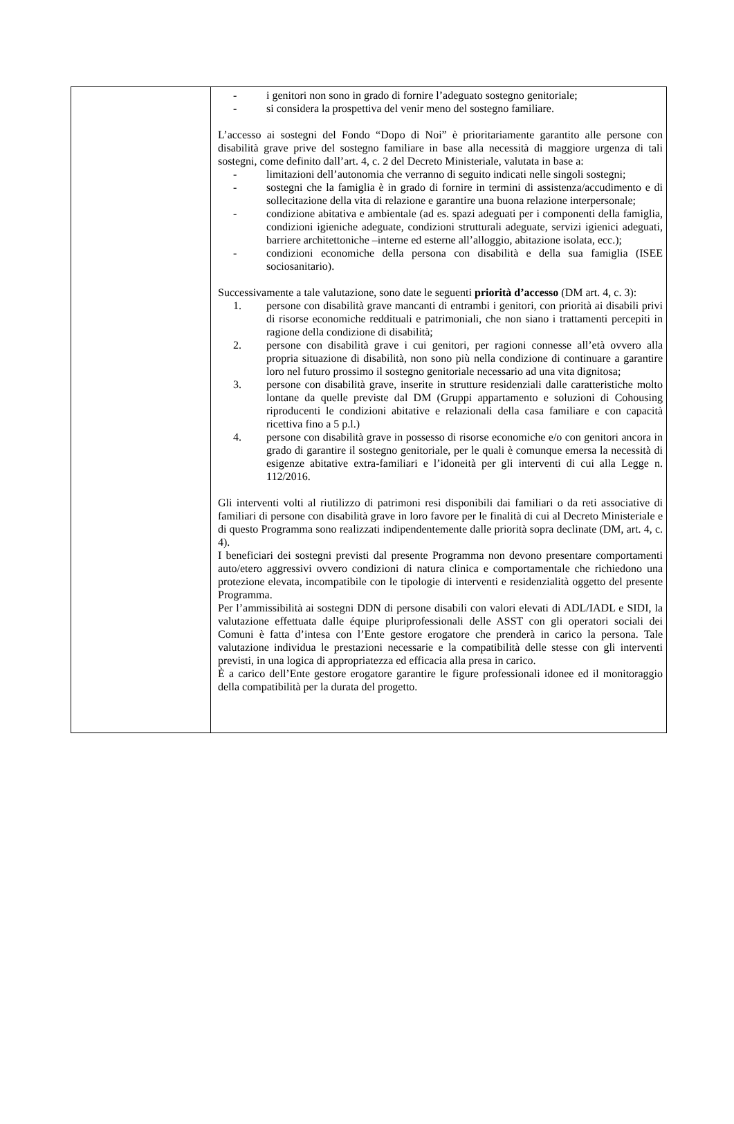| | - i genitori non sono in grado di fornire l’adeguato sostegno genitoriale; - si considera la prospettiva del venir meno del sostegno familiare. L’accesso ai sostegni del Fondo “Dopo di Noi” è prioritariamente garantito alle persone con disabilità grave prive del sostegno familiare in base alla necessità di maggiore urgenza di tali sostegni, come definito dall’art. 4, c. 2 del Decreto Ministeriale, valutata in base a: - limitazioni dell’autonomia che verranno di seguito indicati nelle singoli sostegni; - sostegni che la famiglia è in grado di fornire in termini di assistenza/accudimento e di sollecitazione della vita di relazione e garantire una buona relazione interpersonale; - condizione abitativa e ambientale (ad es. spazi adeguati per i componenti della famiglia, condizioni igieniche adeguate, condizioni strutturali adeguate, servizi igienici adeguati, barriere architettoniche –interne ed esterne all’alloggio, abitazione isolata, ecc.); - condizioni economiche della persona con disabilità e della sua famiglia (ISEE sociosanitario). Successivamente a tale valutazione, sono date le seguenti priorità d’accesso (DM art. 4, c. 3): 1. persone con disabilità grave mancanti di entrambi i genitori, con priorità ai disabili privi di risorse economiche reddituali e patrimoniali, che non siano i trattamenti percepiti in ragione della condizione di disabilità; 2. persone con disabilità grave i cui genitori, per ragioni connesse all’età ovvero alla propria situazione di disabilità, non sono più nella condizione di continuare a garantire loro nel futuro prossimo il sostegno genitoriale necessario ad una vita dignitosa; 3. persone con disabilità grave, inserite in strutture residenziali dalle caratteristiche molto lontane da quelle previste dal DM (Gruppi appartamento e soluzioni di Cohousing riproducenti le condizioni abitative e relazionali della casa familiare e con capacità ricettiva fino a 5 p.l.) 4. persone con disabilità grave in possesso di risorse economiche e/o con genitori ancora in grado di garantire il sostegno genitoriale, per le quali è comunque emersa la necessità di esigenze abitative extra-familiari e l’idoneità per gli interventi di cui alla Legge n. 112/2016. Gli interventi volti al riutilizzo di patrimoni resi disponibili dai familiari o da reti associative di familiari di persone con disabilità grave in loro favore per le finalità di cui al Decreto Ministeriale e di questo Programma sono realizzati indipendentemente dalle priorità sopra declinate (DM, art. 4, c. 4). I beneficiari dei sostegni previsti dal presente Programma non devono presentare comportamenti auto/etero aggressivi ovvero condizioni di natura clinica e comportamentale che richiedono una protezione elevata, incompatibile con le tipologie di interventi e residenzialità oggetto del presente Programma. Per l’ammissibilità ai sostegni DDN di persone disabili con valori elevati di ADL/IADL e SIDI, la valutazione effettuata dalle équipe pluriprofessionali delle ASST con gli operatori sociali dei Comuni è fatta d’intesa con l’Ente gestore erogatore che prenderà in carico la persona. Tale valutazione individua le prestazioni necessarie e la compatibilità delle stesse con gli interventi previsti, in una logica di appropriatezza ed efficacia alla presa in carico. È a carico dell’Ente gestore erogatore garantire le figure professionali idonee ed il monitoraggio della compatibilità per la durata del progetto. |